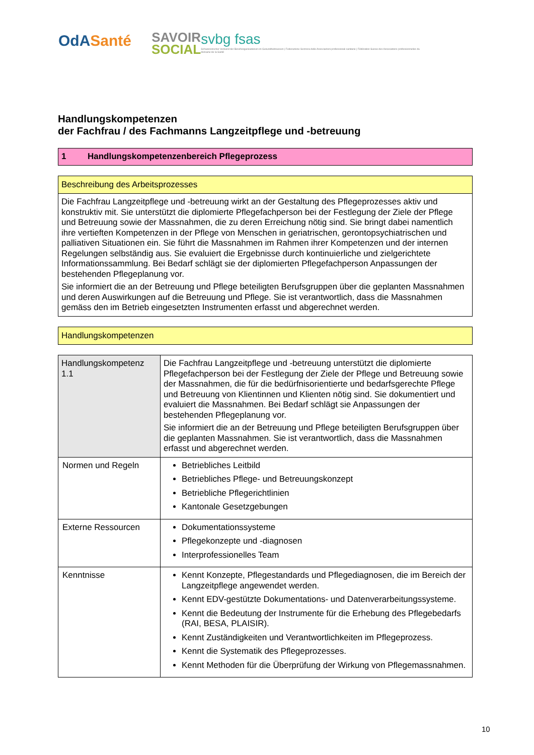OdASanté
SAVOIR
SOCIAL
svbg fsas
Schweizerischer Verband der Berufsorganisationen im Gesundheitswesen | Federazione Svizzera delle Associazioni professionali sanitarie | Fédération Suisse des Associations professionnelles du domaine de la Santé
Handlungskompetenzen
der Fachfrau / des Fachmanns Langzeitpflege und -betreuung
1 Handlungskompetenzenbereich Pflegeprozess
Beschreibung des Arbeitsprozesses
Die Fachfrau Langzeitpflege und -betreuung wirkt an der Gestaltung des Pflegeprozesses aktiv und konstruktiv mit. Sie unterstützt die diplomierte Pflegefachperson bei der Festlegung der Ziele der Pflege und Betreuung sowie der Massnahmen, die zu deren Erreichung nötig sind. Sie bringt dabei namentlich ihre vertieften Kompetenzen in der Pflege von Menschen in geriatrischen, gerontopsychiatrischen und palliativen Situationen ein. Sie führt die Massnahmen im Rahmen ihrer Kompetenzen und der internen Regelungen selbständig aus. Sie evaluiert die Ergebnisse durch kontinuierliche und zielgerichtete Informationssammlung. Bei Bedarf schlägt sie der diplomierten Pflegefachperson Anpassungen der bestehenden Pflegeplanung vor.
Sie informiert die an der Betreuung und Pflege beteiligten Berufsgruppen über die geplanten Massnahmen und deren Auswirkungen auf die Betreuung und Pflege. Sie ist verantwortlich, dass die Massnahmen gemäss den im Betrieb eingesetzten Instrumenten erfasst und abgerechnet werden.
Handlungskompetenzen
| Handlungskompetenz 1.1 | Die Fachfrau Langzeitpflege und -betreuung unterstützt die diplomierte Pflegefachperson bei der Festlegung der Ziele der Pflege und Betreuung sowie der Massnahmen, die für die bedürfnisorientierte und bedarfsgerechte Pflege und Betreuung von Klientinnen und Klienten nötig sind. Sie dokumentiert und evaluiert die Massnahmen. Bei Bedarf schlägt sie Anpassungen der bestehenden Pflegeplanung vor. Sie informiert die an der Betreuung und Pflege beteiligten Berufsgruppen über die geplanten Massnahmen. Sie ist verantwortlich, dass die Massnahmen erfasst und abgerechnet werden. |
| Normen und Regeln | Betriebliches Leitbild Betriebliches Pflege- und Betreuungskonzept Betriebliche Pflegerichtlinien Kantonale Gesetzgebungen |
| Externe Ressourcen | Dokumentationssysteme Pflegekonzepte und -diagnosen Interprofessionelles Team |
| Kenntnisse | Kennt Konzepte, Pflegestandards und Pflegediagnosen, die im Bereich der Langzeitpflege angewendet werden. Kennt EDV-gestützte Dokumentations- und Datenverarbeitungssysteme. Kennt die Bedeutung der Instrumente für die Erhebung des Pflegebedarfs (RAI, BESA, PLAISIR). Kennt Zuständigkeiten und Verantwortlichkeiten im Pflegeprozess. Kennt die Systematik des Pflegeprozesses. Kennt Methoden für die Überprüfung der Wirkung von Pflegemassnahmen. |
10